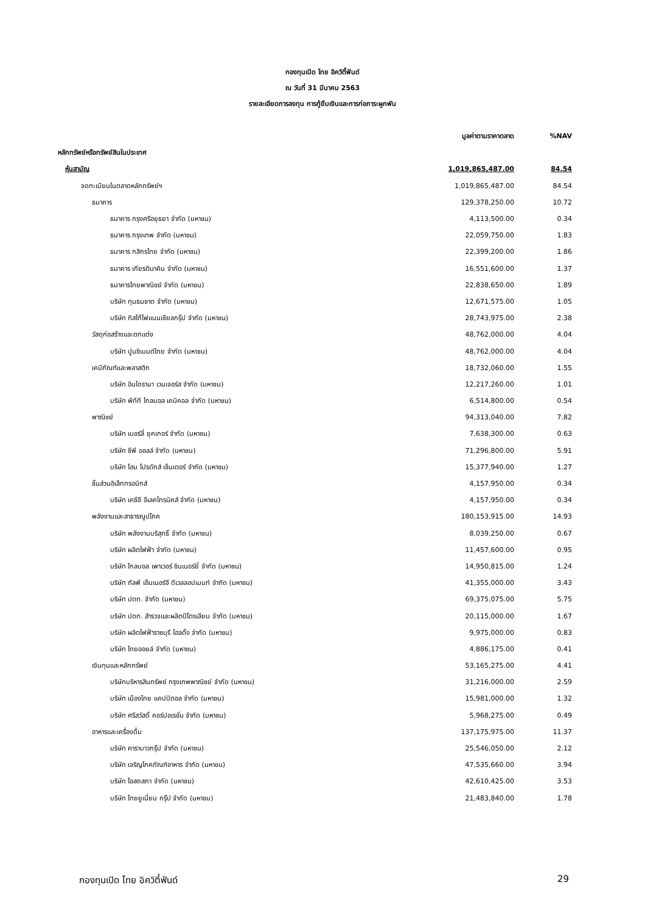กองทุนเปิด ไทย อิควิตี้ฟันด์
ณ วันที่ 31 มีนาคม 2563
รายละเอียดการลงทุน การกู้ยืมเงินและการก่อภาระผูกพัน
| | มูลค่าตามราคาตลาด | %NAV |
| --- | --- | --- |
| หลักทรัพย์หรือทรัพย์สินในประเทศ | | |
| หุ้นสามัญ | 1,019,865,487.00 | 84.54 |
| จดทะเบียนในตลาดหลักทรัพย์ฯ | 1,019,865,487.00 | 84.54 |
| ธนาคาร | 129,378,250.00 | 10.72 |
| ธนาคาร กรุงศรีอยุธยา จำกัด (มหาชน) | 4,113,500.00 | 0.34 |
| ธนาคาร กรุงเทพ จำกัด (มหาชน) | 22,059,750.00 | 1.83 |
| ธนาคาร กสิกรไทย จำกัด (มหาชน) | 22,399,200.00 | 1.86 |
| ธนาคาร เกียรตินาคิน จำกัด (มหาชน) | 16,551,600.00 | 1.37 |
| ธนาคารไทยพาณิชย์ จำกัด (มหาชน) | 22,838,650.00 | 1.89 |
| บริษัท ทุนธนชาต จำกัด (มหาชน) | 12,671,575.00 | 1.05 |
| บริษัท ทิสโก้ไฟแนนเชียลกรุ๊ป จำกัด (มหาชน) | 28,743,975.00 | 2.38 |
| วัสดุก่อสร้างและตกแต่ง | 48,762,000.00 | 4.04 |
| บริษัท ปูนซิเมนต์ไทย จำกัด (มหาชน) | 48,762,000.00 | 4.04 |
| เคมีภัณฑ์และพลาสติก | 18,732,060.00 | 1.55 |
| บริษัท อินโดรามา เวนเจอร์ส จำกัด (มหาชน) | 12,217,260.00 | 1.01 |
| บริษัท พีทีที โกลบอล เคมิคอล จำกัด (มหาชน) | 6,514,800.00 | 0.54 |
| พาณิชย์ | 94,313,040.00 | 7.82 |
| บริษัท เบอร์ลี่ ยุคเกอร์ จำกัด (มหาชน) | 7,638,300.00 | 0.63 |
| บริษัท ซีพี ออลล์ จำกัด (มหาชน) | 71,296,800.00 | 5.91 |
| บริษัท โฮม โปรดักส์ เซ็นเตอร์ จำกัด (มหาชน) | 15,377,940.00 | 1.27 |
| ชิ้นส่วนอิเล็กทรอนิกส์ | 4,157,950.00 | 0.34 |
| บริษัท เคซีอี อีเลคโทรนิคส์ จำกัด (มหาชน) | 4,157,950.00 | 0.34 |
| พลังงานและสาธารณูปโภค | 180,153,915.00 | 14.93 |
| บริษัท พลังงานบริสุทธิ์ จำกัด (มหาชน) | 8,039,250.00 | 0.67 |
| บริษัท ผลิตไฟฟ้า จำกัด (มหาชน) | 11,457,600.00 | 0.95 |
| บริษัท โกลบอล เพาเวอร์ ซินเนอร์ยี่ จำกัด (มหาชน) | 14,950,815.00 | 1.24 |
| บริษัท กัลฟ์ เอ็นเนอร์จี ดีเวลลอปเมนท์ จำกัด (มหาชน) | 41,355,000.00 | 3.43 |
| บริษัท ปตท. จำกัด (มหาชน) | 69,375,075.00 | 5.75 |
| บริษัท ปตท. สำรวจและผลิตปิโตรเลียม จำกัด (มหาชน) | 20,115,000.00 | 1.67 |
| บริษัท ผลิตไฟฟ้าราชบุรี โฮลดิ้ง จำกัด (มหาชน) | 9,975,000.00 | 0.83 |
| บริษัท ไทยออยล์ จำกัด (มหาชน) | 4,886,175.00 | 0.41 |
| เงินทุนและหลักทรัพย์ | 53,165,275.00 | 4.41 |
| บริษัทบริหารสินทรัพย์ กรุงเทพพาณิชย์ จำกัด (มหาชน) | 31,216,000.00 | 2.59 |
| บริษัท เมืองไทย แคปปิตอล จำกัด (มหาชน) | 15,981,000.00 | 1.32 |
| บริษัท ศรีสวัสดิ์ คอร์ปอเรชั่น จำกัด (มหาชน) | 5,968,275.00 | 0.49 |
| อาหารและเครื่องดื่ม | 137,175,975.00 | 11.37 |
| บริษัท คาราบาวกรุ๊ป จำกัด (มหาชน) | 25,546,050.00 | 2.12 |
| บริษัท เจริญโภคภัณฑ์อาหาร จำกัด (มหาชน) | 47,535,660.00 | 3.94 |
| บริษัท โอสถสภา จำกัด (มหาชน) | 42,610,425.00 | 3.53 |
| บริษัท ไทยยูเนี่ยน กรุ๊ป จำกัด (มหาชน) | 21,483,840.00 | 1.78 |
กองทุนเปิด ไทย อิควิตี้ฟันด์ 29